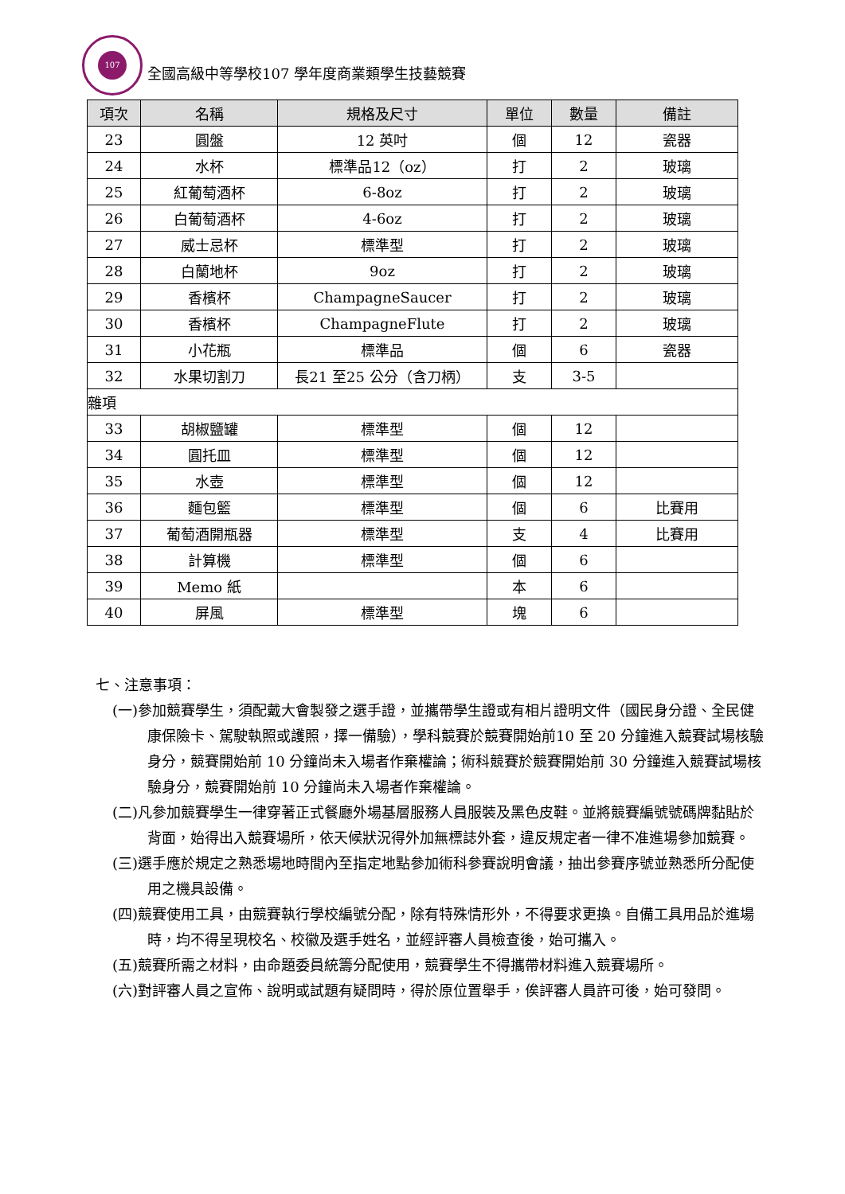107
全國高級中等學校107 學年度商業類學生技藝競賽
| 項次 | 名稱 | 規格及尺寸 | 單位 | 數量 | 備註 |
| --- | --- | --- | --- | --- | --- |
| 23 | 圓盤 | 12 英吋 | 個 | 12 | 瓷器 |
| 24 | 水杯 | 標準品12（oz） | 打 | 2 | 玻璃 |
| 25 | 紅葡萄酒杯 | 6-8oz | 打 | 2 | 玻璃 |
| 26 | 白葡萄酒杯 | 4-6oz | 打 | 2 | 玻璃 |
| 27 | 威士忌杯 | 標準型 | 打 | 2 | 玻璃 |
| 28 | 白蘭地杯 | 9oz | 打 | 2 | 玻璃 |
| 29 | 香檳杯 | ChampagneSaucer | 打 | 2 | 玻璃 |
| 30 | 香檳杯 | ChampagneFlute | 打 | 2 | 玻璃 |
| 31 | 小花瓶 | 標準品 | 個 | 6 | 瓷器 |
| 32 | 水果切割刀 | 長21 至25 公分（含刀柄） | 支 | 3-5 | |
| 雜項 | | | | | |
| 33 | 胡椒鹽罐 | 標準型 | 個 | 12 | |
| 34 | 圓托皿 | 標準型 | 個 | 12 | |
| 35 | 水壺 | 標準型 | 個 | 12 | |
| 36 | 麵包籃 | 標準型 | 個 | 6 | 比賽用 |
| 37 | 葡萄酒開瓶器 | 標準型 | 支 | 4 | 比賽用 |
| 38 | 計算機 | 標準型 | 個 | 6 | |
| 39 | Memo 紙 | | 本 | 6 | |
| 40 | 屏風 | 標準型 | 塊 | 6 | |
七、注意事項：
(一)參加競賽學生，須配戴大會製發之選手證，並攜帶學生證或有相片證明文件（國民身分證、全民健康保險卡、駕駛執照或護照，擇一備驗），學科競賽於競賽開始前10 至 20 分鐘進入競賽試場核驗身分，競賽開始前 10 分鐘尚未入場者作棄權論；術科競賽於競賽開始前 30 分鐘進入競賽試場核驗身分，競賽開始前 10 分鐘尚未入場者作棄權論。
(二)凡參加競賽學生一律穿著正式餐廳外場基層服務人員服裝及黑色皮鞋。並將競賽編號號碼牌黏貼於背面，始得出入競賽場所，依天候狀況得外加無標誌外套，違反規定者一律不准進場參加競賽。
(三)選手應於規定之熟悉場地時間內至指定地點參加術科參賽說明會議，抽出參賽序號並熟悉所分配使用之機具設備。
(四)競賽使用工具，由競賽執行學校編號分配，除有特殊情形外，不得要求更換。自備工具用品於進場時，均不得呈現校名、校徽及選手姓名，並經評審人員檢查後，始可攜入。
(五)競賽所需之材料，由命題委員統籌分配使用，競賽學生不得攜帶材料進入競賽場所。
(六)對評審人員之宣佈、說明或試題有疑問時，得於原位置舉手，俟評審人員許可後，始可發問。